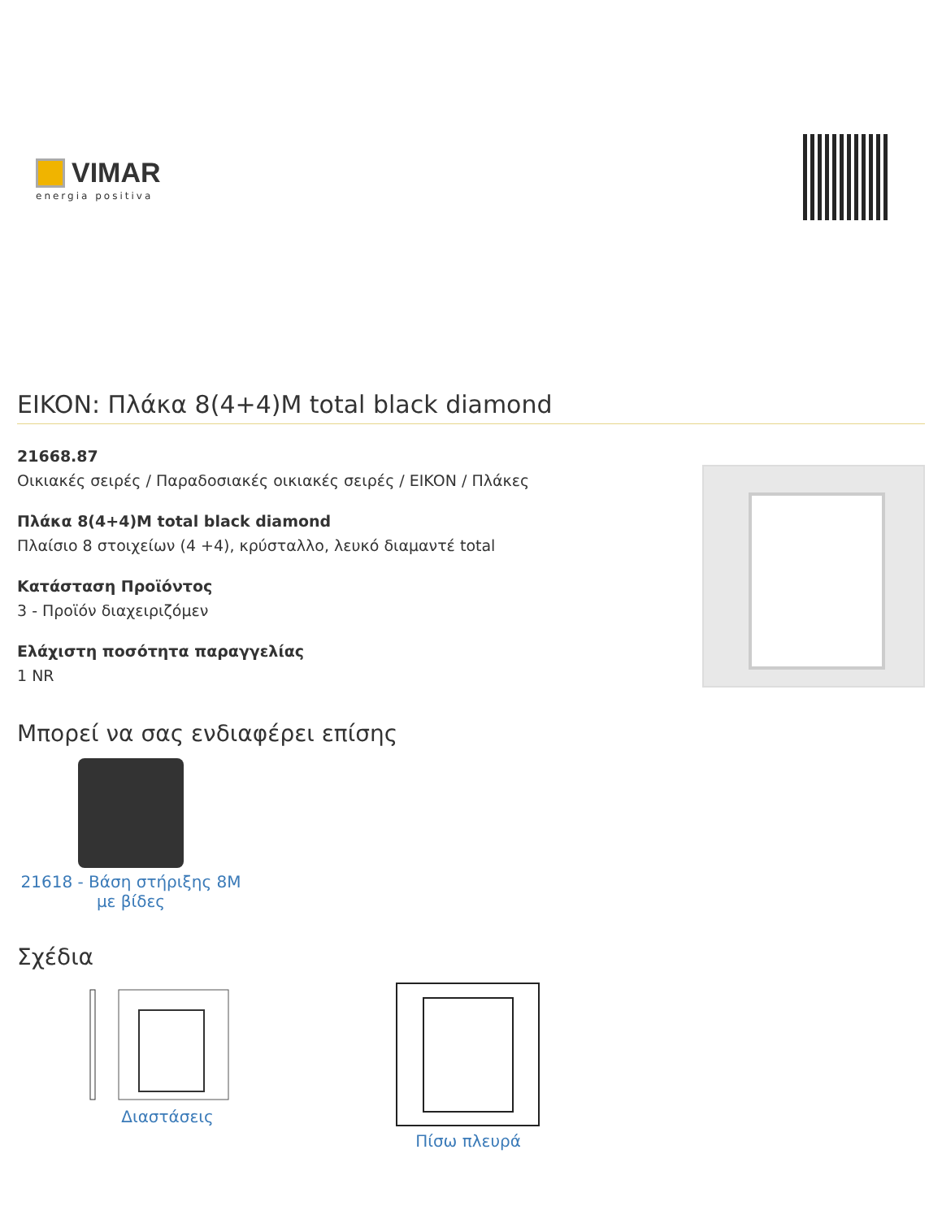VIMAR
energia positiva
EIKON: Πλάκα 8(4+4)M total black diamond
21668.87
Οικιακές σειρές / Παραδοσιακές οικιακές σειρές / EIKON / Πλάκες
Πλάκα 8(4+4)M total black diamond
Πλαίσιο 8 στοιχείων (4 +4), κρύσταλλο, λευκό διαμαντέ total
Κατάσταση Προϊόντος
3 - Προϊόν διαχειριζόμεν
Ελάχιστη ποσότητα παραγγελίας
1 NR
Μπορεί να σας ενδιαφέρει επίσης
21618 - Βάση στήριξης 8M με βίδες
Σχέδια
Διαστάσεις
Πίσω πλευρά